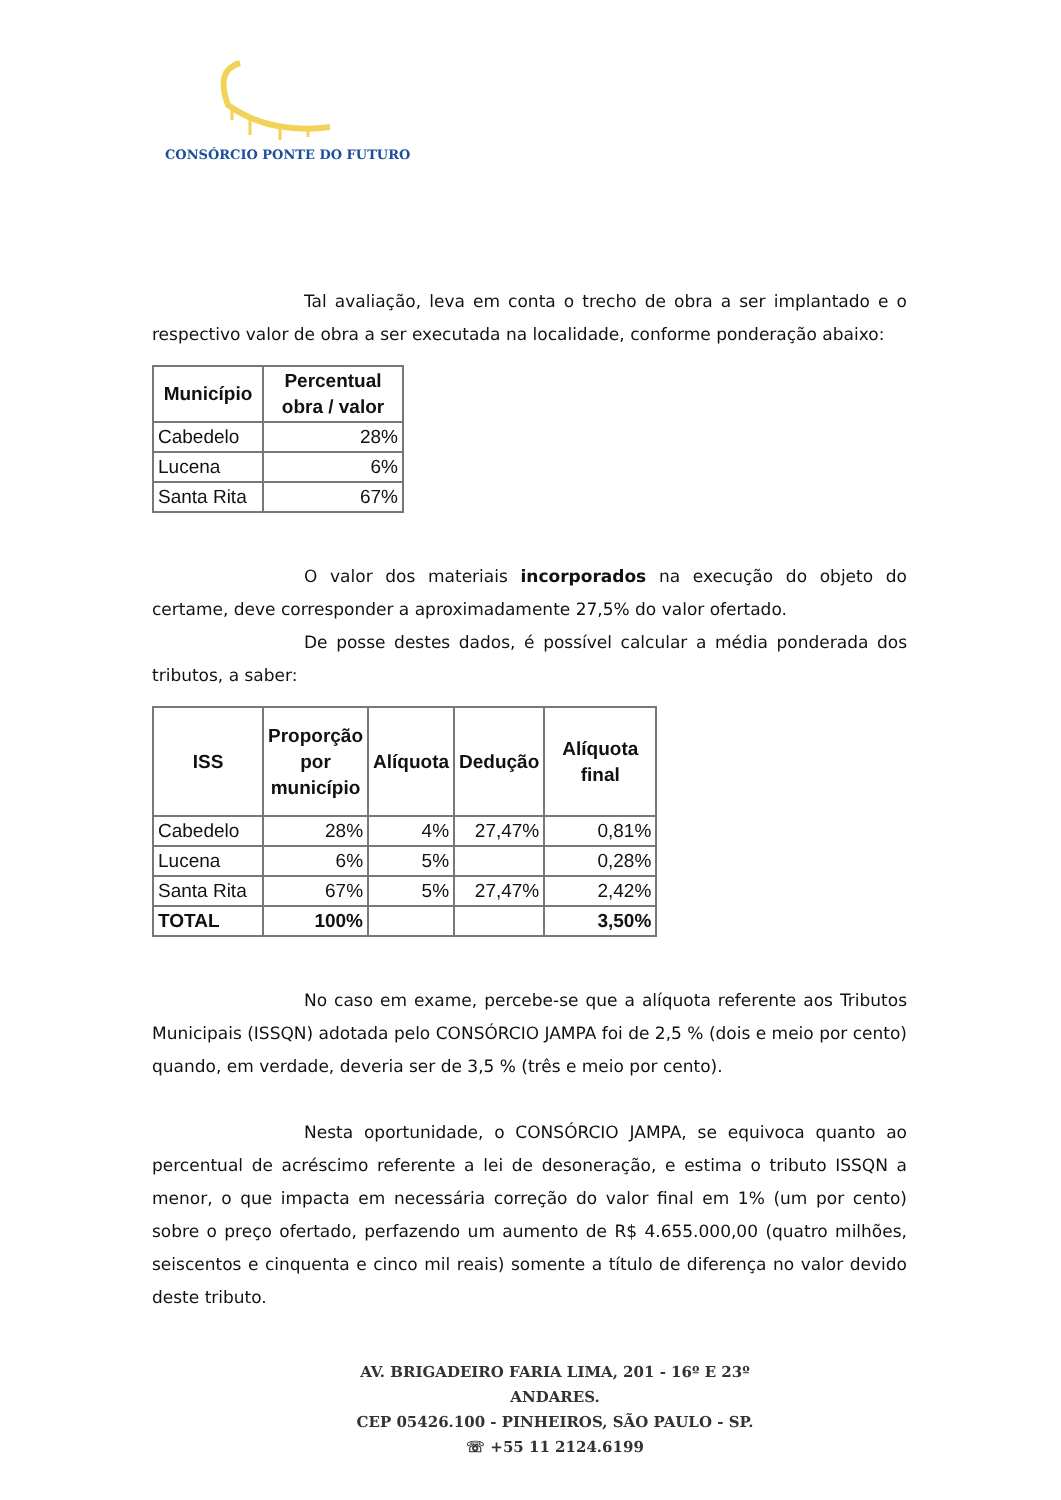CONSÓRCIO PONTE DO FUTURO
Tal avaliação, leva em conta o trecho de obra a ser implantado e o respectivo valor de obra a ser executada na localidade, conforme ponderação abaixo:
| Município | Percentual obra / valor |
| --- | --- |
| Cabedelo | 28% |
| Lucena | 6% |
| Santa Rita | 67% |
O valor dos materiais incorporados na execução do objeto do certame, deve corresponder a aproximadamente 27,5% do valor ofertado.
De posse destes dados, é possível calcular a média ponderada dos tributos, a saber:
| ISS | Proporção por município | Alíquota | Dedução | Alíquota final |
| --- | --- | --- | --- | --- |
| Cabedelo | 28% | 4% | 27,47% | 0,81% |
| Lucena | 6% | 5% | | 0,28% |
| Santa Rita | 67% | 5% | 27,47% | 2,42% |
| TOTAL | 100% | | | 3,50% |
No caso em exame, percebe-se que a alíquota referente aos Tributos Municipais (ISSQN) adotada pelo CONSÓRCIO JAMPA foi de 2,5 % (dois e meio por cento) quando, em verdade, deveria ser de 3,5 % (três e meio por cento).
Nesta oportunidade, o CONSÓRCIO JAMPA, se equivoca quanto ao percentual de acréscimo referente a lei de desoneração, e estima o tributo ISSQN a menor, o que impacta em necessária correção do valor final em 1% (um por cento) sobre o preço ofertado, perfazendo um aumento de R$ 4.655.000,00 (quatro milhões, seiscentos e cinquenta e cinco mil reais) somente a título de diferença no valor devido deste tributo.
AV. BRIGADEIRO FARIA LIMA, 201 - 16º E 23º ANDARES.
CEP 05426.100 - PINHEIROS, SÃO PAULO - SP.
☏ +55 11 2124.6199